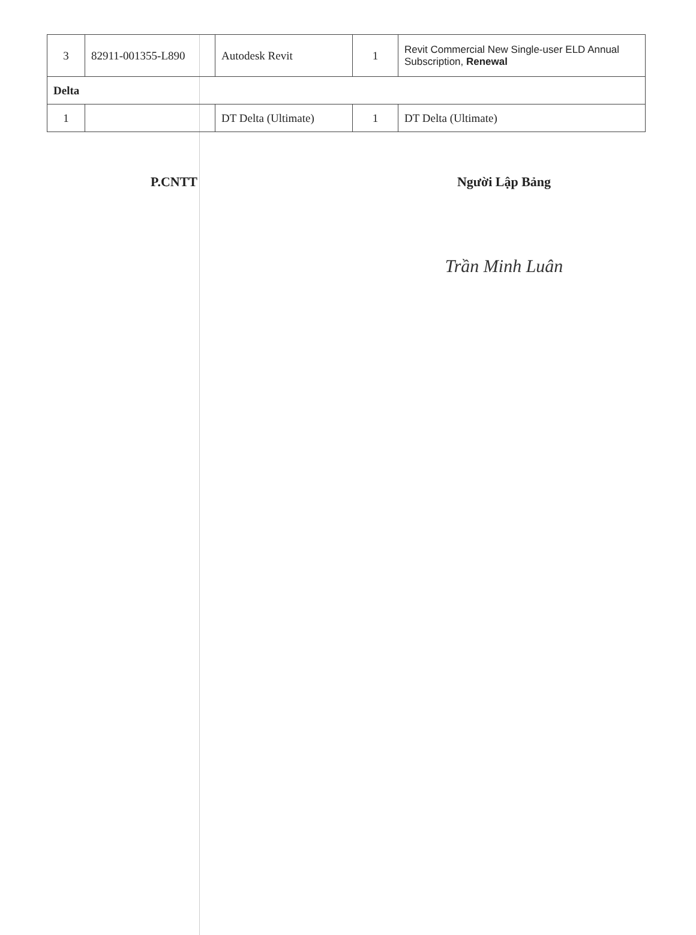| 3 | 82911-001355-L890 | Autodesk Revit | 1 | Revit Commercial New Single-user ELD Annual Subscription, Renewal |
| Delta | | | | |
| 1 | | DT Delta (Ultimate) | 1 | DT Delta (Ultimate) |
P.CNTT Người Lập Bảng
Trần Minh Luân